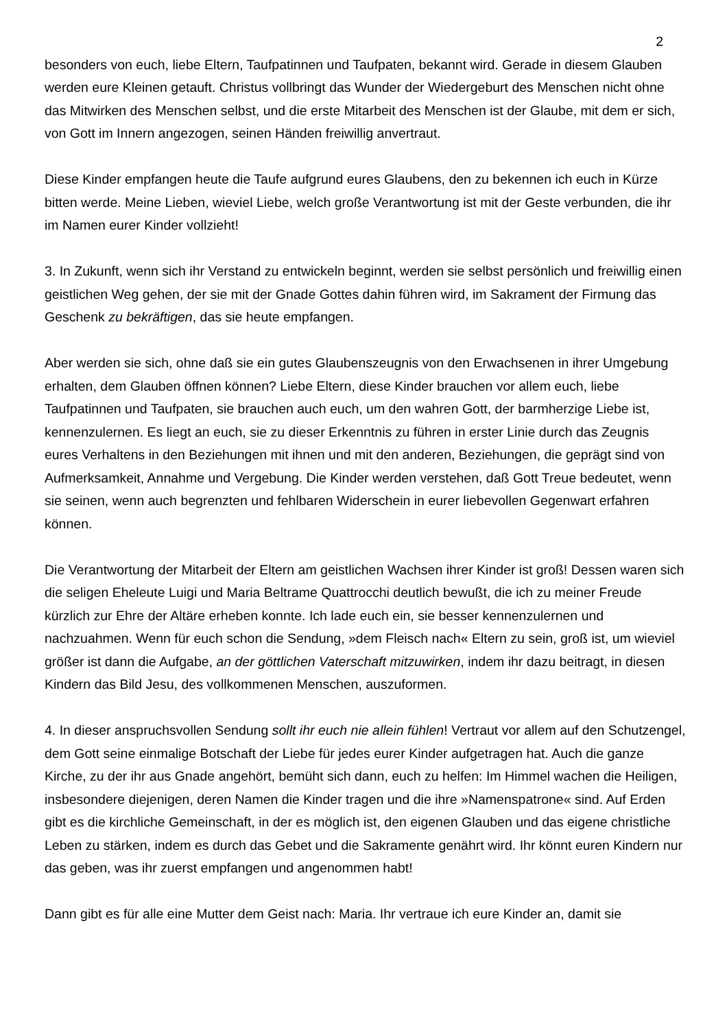2
besonders von euch, liebe Eltern, Taufpatinnen und Taufpaten, bekannt wird. Gerade in diesem Glauben werden eure Kleinen getauft. Christus vollbringt das Wunder der Wiedergeburt des Menschen nicht ohne das Mitwirken des Menschen selbst, und die erste Mitarbeit des Menschen ist der Glaube, mit dem er sich, von Gott im Innern angezogen, seinen Händen freiwillig anvertraut.
Diese Kinder empfangen heute die Taufe aufgrund eures Glaubens, den zu bekennen ich euch in Kürze bitten werde. Meine Lieben, wieviel Liebe, welch große Verantwortung ist mit der Geste verbunden, die ihr im Namen eurer Kinder vollzieht!
3. In Zukunft, wenn sich ihr Verstand zu entwickeln beginnt, werden sie selbst persönlich und freiwillig einen geistlichen Weg gehen, der sie mit der Gnade Gottes dahin führen wird, im Sakrament der Firmung das Geschenk zu bekräftigen, das sie heute empfangen.
Aber werden sie sich, ohne daß sie ein gutes Glaubenszeugnis von den Erwachsenen in ihrer Umgebung erhalten, dem Glauben öffnen können? Liebe Eltern, diese Kinder brauchen vor allem euch, liebe Taufpatinnen und Taufpaten, sie brauchen auch euch, um den wahren Gott, der barmherzige Liebe ist, kennenzulernen. Es liegt an euch, sie zu dieser Erkenntnis zu führen in erster Linie durch das Zeugnis eures Verhaltens in den Beziehungen mit ihnen und mit den anderen, Beziehungen, die geprägt sind von Aufmerksamkeit, Annahme und Vergebung. Die Kinder werden verstehen, daß Gott Treue bedeutet, wenn sie seinen, wenn auch begrenzten und fehlbaren Widerschein in eurer liebevollen Gegenwart erfahren können.
Die Verantwortung der Mitarbeit der Eltern am geistlichen Wachsen ihrer Kinder ist groß! Dessen waren sich die seligen Eheleute Luigi und Maria Beltrame Quattrocchi deutlich bewußt, die ich zu meiner Freude kürzlich zur Ehre der Altäre erheben konnte. Ich lade euch ein, sie besser kennenzulernen und nachzuahmen. Wenn für euch schon die Sendung, »dem Fleisch nach« Eltern zu sein, groß ist, um wieviel größer ist dann die Aufgabe, an der göttlichen Vaterschaft mitzuwirken, indem ihr dazu beitragt, in diesen Kindern das Bild Jesu, des vollkommenen Menschen, auszuformen.
4. In dieser anspruchsvollen Sendung sollt ihr euch nie allein fühlen! Vertraut vor allem auf den Schutzengel, dem Gott seine einmalige Botschaft der Liebe für jedes eurer Kinder aufgetragen hat. Auch die ganze Kirche, zu der ihr aus Gnade angehört, bemüht sich dann, euch zu helfen: Im Himmel wachen die Heiligen, insbesondere diejenigen, deren Namen die Kinder tragen und die ihre »Namenspatrone« sind. Auf Erden gibt es die kirchliche Gemeinschaft, in der es möglich ist, den eigenen Glauben und das eigene christliche Leben zu stärken, indem es durch das Gebet und die Sakramente genährt wird. Ihr könnt euren Kindern nur das geben, was ihr zuerst empfangen und angenommen habt!
Dann gibt es für alle eine Mutter dem Geist nach: Maria. Ihr vertraue ich eure Kinder an, damit sie